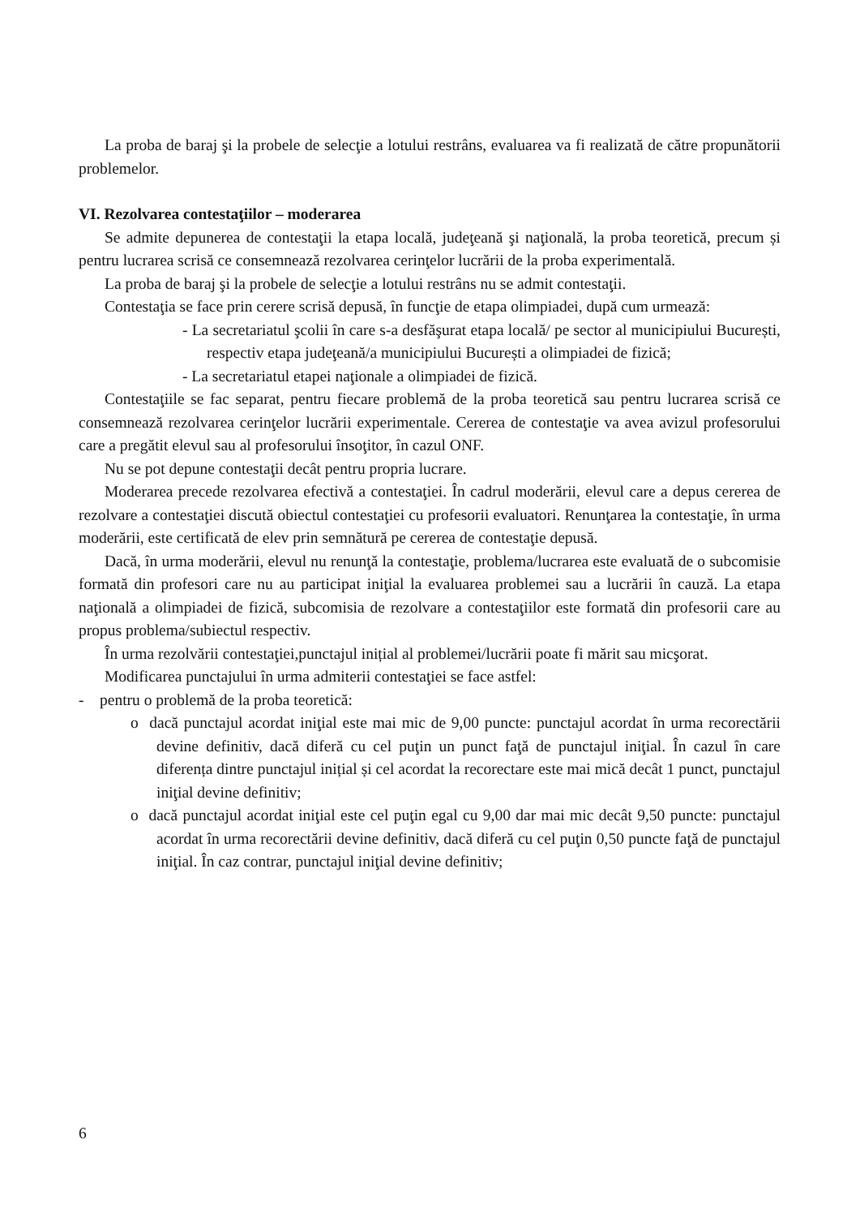La proba de baraj şi la probele de selecţie a lotului restrâns, evaluarea va fi realizată de către propunătorii problemelor.
VI. Rezolvarea contestaţiilor – moderarea
Se admite depunerea de contestaţii la etapa locală, judeţeană şi naţională, la proba teoretică, precum și pentru lucrarea scrisă ce consemnează rezolvarea cerinţelor lucrării de la proba experimentală.
La proba de baraj şi la probele de selecţie a lotului restrâns nu se admit contestaţii.
Contestaţia se face prin cerere scrisă depusă, în funcţie de etapa olimpiadei, după cum urmează:
- La secretariatul şcolii în care s-a desfăşurat etapa locală/ pe sector al municipiului București, respectiv etapa judeţeană/a municipiului București a olimpiadei de fizică;
- La secretariatul etapei naţionale a olimpiadei de fizică.
Contestaţiile se fac separat, pentru fiecare problemă de la proba teoretică sau pentru lucrarea scrisă ce consemnează rezolvarea cerinţelor lucrării experimentale. Cererea de contestaţie va avea avizul profesorului care a pregătit elevul sau al profesorului însoţitor, în cazul ONF.
Nu se pot depune contestaţii decât pentru propria lucrare.
Moderarea precede rezolvarea efectivă a contestaţiei. În cadrul moderării, elevul care a depus cererea de rezolvare a contestaţiei discută obiectul contestaţiei cu profesorii evaluatori. Renunţarea la contestaţie, în urma moderării, este certificată de elev prin semnătură pe cererea de contestaţie depusă.
Dacă, în urma moderării, elevul nu renunţă la contestaţie, problema/lucrarea este evaluată de o subcomisie formată din profesori care nu au participat iniţial la evaluarea problemei sau a lucrării în cauză. La etapa naţională a olimpiadei de fizică, subcomisia de rezolvare a contestaţiilor este formată din profesorii care au propus problema/subiectul respectiv.
În urma rezolvării contestaţiei,punctajul inițial al problemei/lucrării poate fi mărit sau micşorat.
Modificarea punctajului în urma admiterii contestaţiei se face astfel:
- pentru o problemă de la proba teoretică:
o dacă punctajul acordat iniţial este mai mic de 9,00 puncte: punctajul acordat în urma recorectării devine definitiv, dacă diferă cu cel puţin un punct faţă de punctajul iniţial. În cazul în care diferența dintre punctajul inițial și cel acordat la recorectare este mai mică decât 1 punct, punctajul iniţial devine definitiv;
o dacă punctajul acordat iniţial este cel puţin egal cu 9,00 dar mai mic decât 9,50 puncte: punctajul acordat în urma recorectării devine definitiv, dacă diferă cu cel puţin 0,50 puncte faţă de punctajul iniţial. În caz contrar, punctajul iniţial devine definitiv;
6